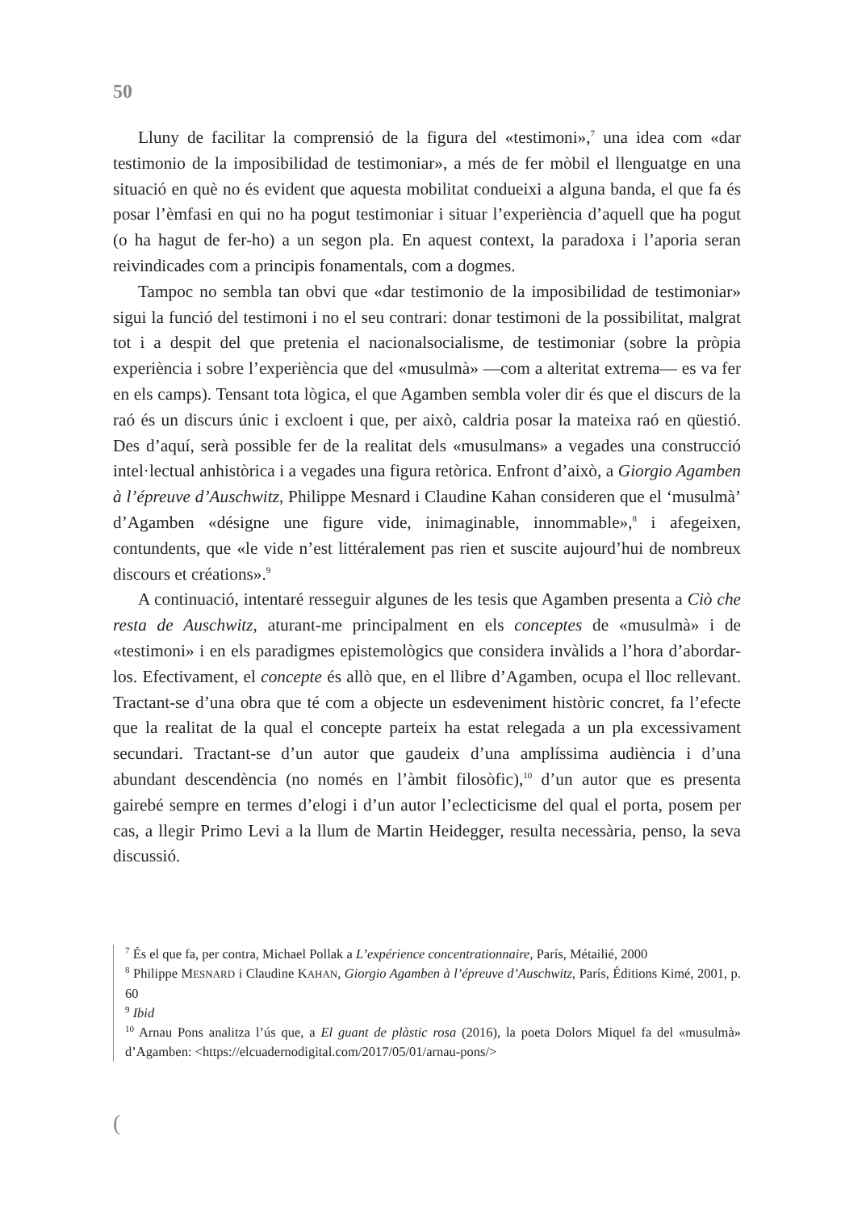50
Lluny de facilitar la comprensió de la figura del «testimoni»,<sup>7</sup> una idea com «dar testimonio de la imposibilidad de testimoniar», a més de fer mòbil el llenguatge en una situació en què no és evident que aquesta mobilitat condueixi a alguna banda, el que fa és posar l’èmfasi en qui no ha pogut testimoniar i situar l’experiència d’aquell que ha pogut (o ha hagut de fer-ho) a un segon pla. En aquest context, la paradoxa i l’aporia seran reivindicades com a principis fonamentals, com a dogmes.
Tampoc no sembla tan obvi que «dar testimonio de la imposibilidad de testimoniar» sigui la funció del testimoni i no el seu contrari: donar testimoni de la possibilitat, malgrat tot i a despit del que pretenia el nacionalsocialisme, de testimoniar (sobre la pròpia experiència i sobre l’experiència que del «musulmà» —com a alteritat extrema— es va fer en els camps). Tensant tota lògica, el que Agamben sembla voler dir és que el discurs de la raó és un discurs únic i excloent i que, per això, caldria posar la mateixa raó en qüestió. Des d’aquí, serà possible fer de la realitat dels «musulmans» a vegades una construcció intel·lectual anhistòrica i a vegades una figura retòrica. Enfront d’això, a Giorgio Agamben à l’épreuve d’Auschwitz, Philippe Mesnard i Claudine Kahan consideren que el ‘musulmà’ d’Agamben «désigne une figure vide, inimaginable, innommable»,<sup>8</sup> i afegeixen, contundents, que «le vide n’est littéralement pas rien et suscite aujourd’hui de nombreux discours et créations».<sup>9</sup>
A continuació, intentaré resseguir algunes de les tesis que Agamben presenta a Ciò che resta de Auschwitz, aturant-me principalment en els conceptes de «musulmà» i de «testimoni» i en els paradigmes epistemològics que considera invàlids a l’hora d’abordar-los. Efectivament, el concepte és allò que, en el llibre d’Agamben, ocupa el lloc rellevant. Tractant-se d’una obra que té com a objecte un esdeveniment històric concret, fa l’efecte que la realitat de la qual el concepte parteix ha estat relegada a un pla excessivament secundari. Tractant-se d’un autor que gaudeix d’una amplíssima audiència i d’una abundant descendència (no només en l’àmbit filosòfic),<sup>10</sup> d’un autor que es presenta gairebé sempre en termes d’elogi i d’un autor l’eclecticisme del qual el porta, posem per cas, a llegir Primo Levi a la llum de Martin Heidegger, resulta necessària, penso, la seva discussió.
<sup>7</sup> És el que fa, per contra, Michael Pollak a L’expérience concentrationnaire, París, Métailié, 2000
<sup>8</sup> Philippe MESNARD i Claudine KAHAN, Giorgio Agamben à l’épreuve d’Auschwitz, París, Éditions Kimé, 2001, p. 60
<sup>9</sup> Ibid
<sup>10</sup> Arnau Pons analitza l’ús que, a El guant de plàstic rosa (2016), la poeta Dolors Miquel fa del «musulmà» d’Agamben: <https://elcuadernodigital.com/2017/05/01/arnau-pons/>
(